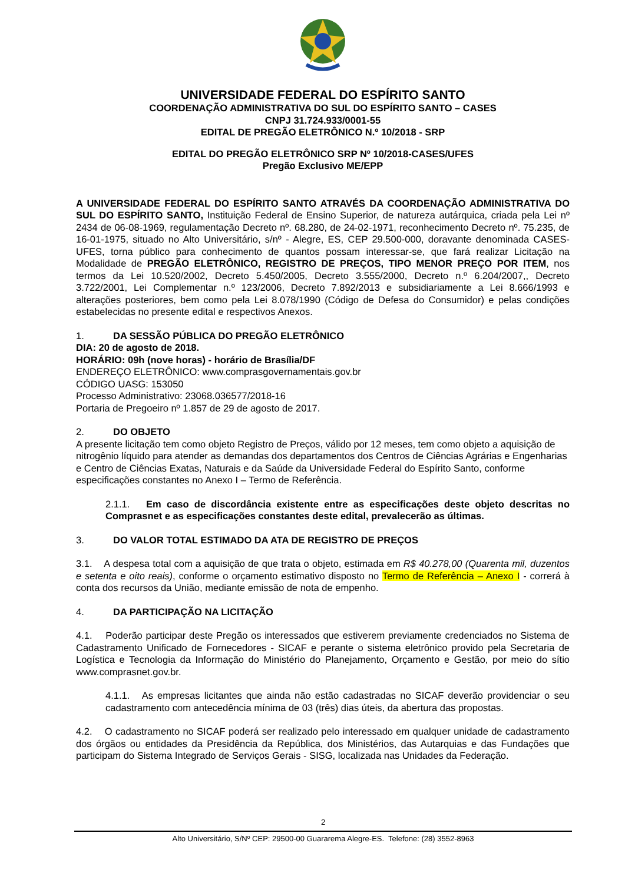UNIVERSIDADE FEDERAL DO ESPÍRITO SANTO
COORDENAÇÃO ADMINISTRATIVA DO SUL DO ESPÍRITO SANTO – CASES
CNPJ 31.724.933/0001-55
EDITAL DE PREGÃO ELETRÔNICO N.º 10/2018 - SRP
EDITAL DO PREGÃO ELETRÔNICO SRP Nº 10/2018-CASES/UFES
Pregão Exclusivo ME/EPP
A UNIVERSIDADE FEDERAL DO ESPÍRITO SANTO ATRAVÉS DA COORDENAÇÃO ADMINISTRATIVA DO SUL DO ESPÍRITO SANTO, Instituição Federal de Ensino Superior, de natureza autárquica, criada pela Lei nº 2434 de 06-08-1969, regulamentação Decreto nº. 68.280, de 24-02-1971, reconhecimento Decreto nº. 75.235, de 16-01-1975, situado no Alto Universitário, s/nº - Alegre, ES, CEP 29.500-000, doravante denominada CASES-UFES, torna público para conhecimento de quantos possam interessar-se, que fará realizar Licitação na Modalidade de PREGÃO ELETRÔNICO, REGISTRO DE PREÇOS, TIPO MENOR PREÇO POR ITEM, nos termos da Lei 10.520/2002, Decreto 5.450/2005, Decreto 3.555/2000, Decreto n.º 6.204/2007,, Decreto 3.722/2001, Lei Complementar n.º 123/2006, Decreto 7.892/2013 e subsidiariamente a Lei 8.666/1993 e alterações posteriores, bem como pela Lei 8.078/1990 (Código de Defesa do Consumidor) e pelas condições estabelecidas no presente edital e respectivos Anexos.
1. DA SESSÃO PÚBLICA DO PREGÃO ELETRÔNICO
DIA: 20 de agosto de 2018.
HORÁRIO: 09h (nove horas) - horário de Brasília/DF
ENDEREÇO ELETRÔNICO: www.comprasgovernamentais.gov.br
CÓDIGO UASG: 153050
Processo Administrativo: 23068.036577/2018-16
Portaria de Pregoeiro nº 1.857 de 29 de agosto de 2017.
2. DO OBJETO
A presente licitação tem como objeto Registro de Preços, válido por 12 meses, tem como objeto a aquisição de nitrogênio líquido para atender as demandas dos departamentos dos Centros de Ciências Agrárias e Engenharias e Centro de Ciências Exatas, Naturais e da Saúde da Universidade Federal do Espírito Santo, conforme especificações constantes no Anexo I – Termo de Referência.
2.1.1. Em caso de discordância existente entre as especificações deste objeto descritas no Comprasnet e as especificações constantes deste edital, prevalecerão as últimas.
3. DO VALOR TOTAL ESTIMADO DA ATA DE REGISTRO DE PREÇOS
3.1. A despesa total com a aquisição de que trata o objeto, estimada em R$ 40.278,00 (Quarenta mil, duzentos e setenta e oito reais), conforme o orçamento estimativo disposto no Termo de Referência – Anexo I - correrá à conta dos recursos da União, mediante emissão de nota de empenho.
4. DA PARTICIPAÇÃO NA LICITAÇÃO
4.1. Poderão participar deste Pregão os interessados que estiverem previamente credenciados no Sistema de Cadastramento Unificado de Fornecedores - SICAF e perante o sistema eletrônico provido pela Secretaria de Logística e Tecnologia da Informação do Ministério do Planejamento, Orçamento e Gestão, por meio do sítio www.comprasnet.gov.br.
4.1.1. As empresas licitantes que ainda não estão cadastradas no SICAF deverão providenciar o seu cadastramento com antecedência mínima de 03 (três) dias úteis, da abertura das propostas.
4.2. O cadastramento no SICAF poderá ser realizado pelo interessado em qualquer unidade de cadastramento dos órgãos ou entidades da Presidência da República, dos Ministérios, das Autarquias e das Fundações que participam do Sistema Integrado de Serviços Gerais - SISG, localizada nas Unidades da Federação.
2
Alto Universitário, S/Nº CEP: 29500-00 Guararema Alegre-ES. Telefone: (28) 3552-8963